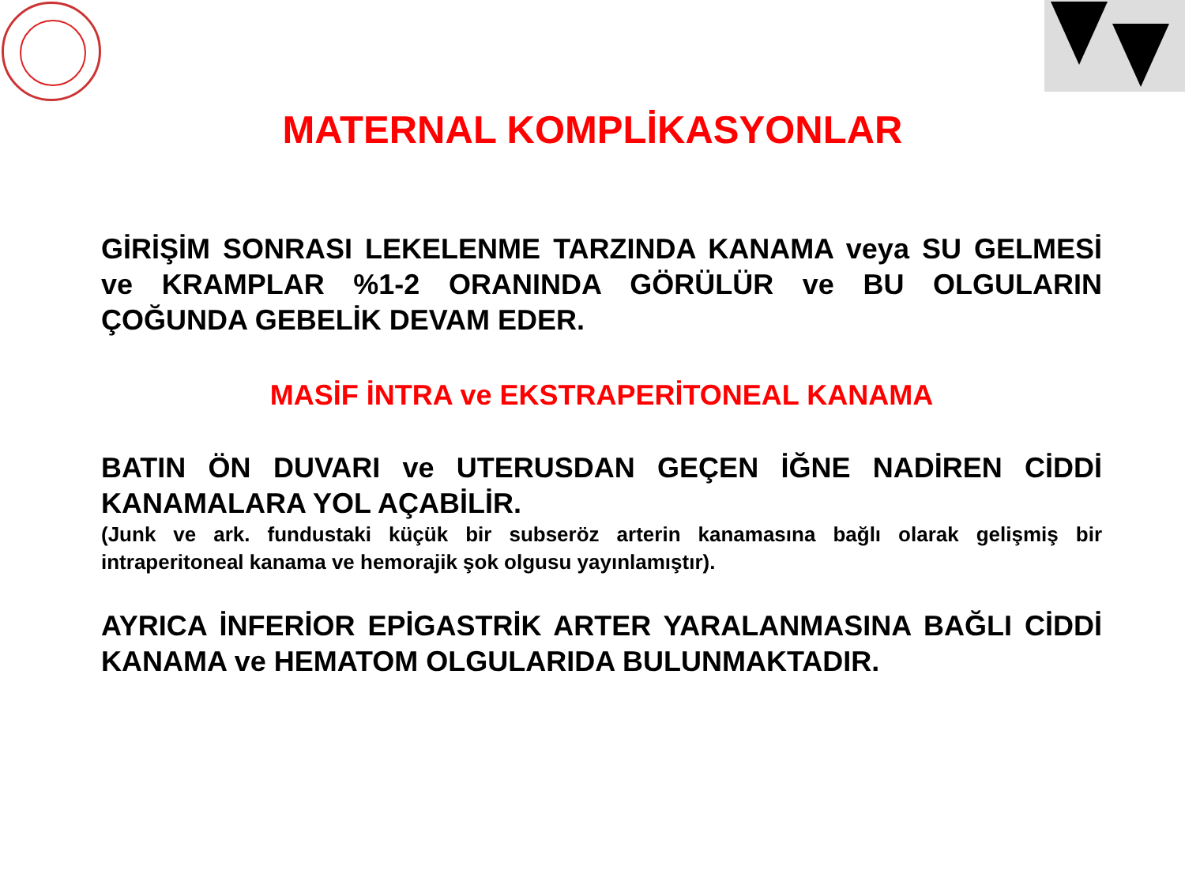MATERNAL KOMPLİKASYONLAR
GİRİŞİM SONRASI LEKELENME TARZINDA KANAMA veya SU GELMESİ ve KRAMPLAR %1-2 ORANINDA GÖRÜLÜR ve BU OLGULARIN ÇOĞUNDA GEBELİK DEVAM EDER.
MASİF İNTRA ve EKSTRAPERİTONEAL KANAMA
BATIN ÖN DUVARI ve UTERUSDAN GEÇEN İĞNE NADİREN CİDDİ KANAMALARA YOL AÇABİLİR.
(Junk ve ark. fundustaki küçük bir subseröz arterin kanamasına bağlı olarak gelişmiş bir intraperitoneal kanama ve hemorajik şok olgusu yayınlamıştır).
AYRICA İNFERİOR EPİGASTRİK ARTER YARALANMASINA BAĞLI CİDDİ KANAMA ve HEMATOM OLGULARIDA BULUNMAKTADIR.